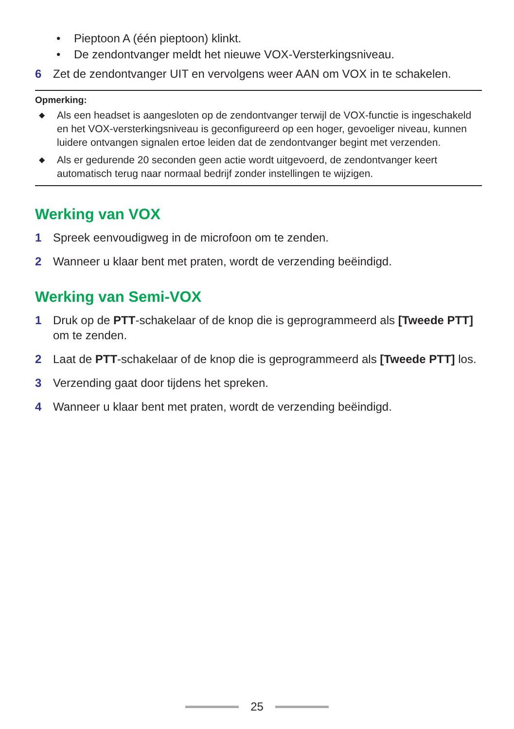• Pieptoon A (één pieptoon) klinkt.
• De zendontvanger meldt het nieuwe VOX-Versterkingsniveau.
6 Zet de zendontvanger UIT en vervolgens weer AAN om VOX in te schakelen.
Opmerking:
◆
Als een headset is aangesloten op de zendontvanger terwijl de VOX-functie is ingeschakeld en het VOX-versterkingsniveau is geconfigureerd op een hoger, gevoeliger niveau, kunnen luidere ontvangen signalen ertoe leiden dat de zendontvanger begint met verzenden.
◆
Als er gedurende 20 seconden geen actie wordt uitgevoerd, de zendontvanger keert automatisch terug naar normaal bedrijf zonder instellingen te wijzigen.
Werking van VOX
1 Spreek eenvoudigweg in de microfoon om te zenden.
2 Wanneer u klaar bent met praten, wordt de verzending beëindigd.
Werking van Semi-VOX
1 Druk op de PTT-schakelaar of de knop die is geprogrammeerd als [Tweede PTT] om te zenden.
2 Laat de PTT-schakelaar of de knop die is geprogrammeerd als [Tweede PTT] los.
3 Verzending gaat door tijdens het spreken.
4 Wanneer u klaar bent met praten, wordt de verzending beëindigd.
25